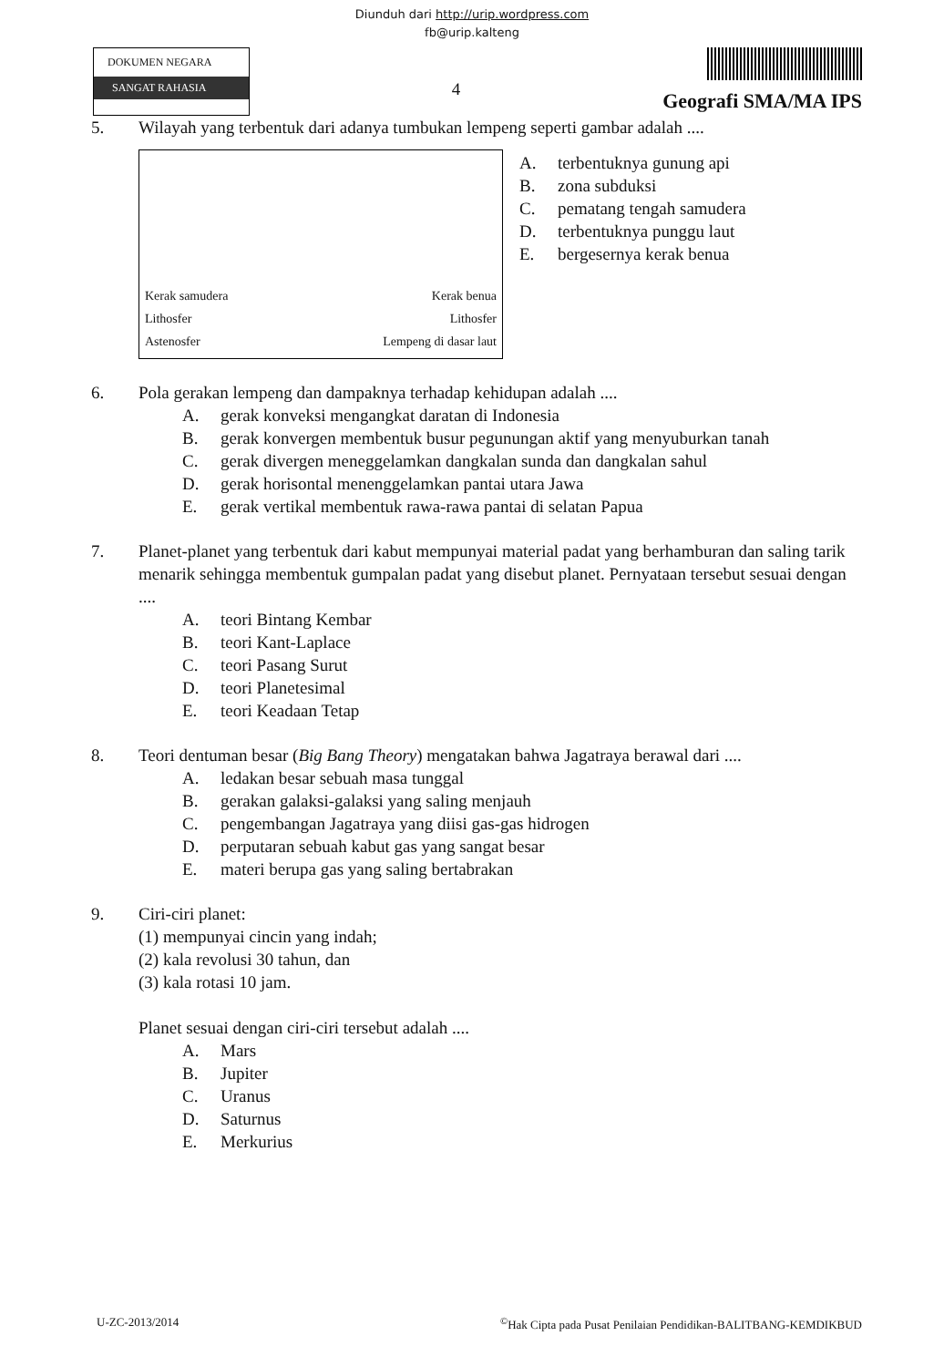Diunduh dari http://urip.wordpress.com
fb@urip.kalteng
DOKUMEN NEGARA
SANGAT RAHASIA
4
Geografi SMA/MA IPS
5. Wilayah yang terbentuk dari adanya tumbukan lempeng seperti gambar adalah ....
Kerak samudera Kerak benua
Lithosfer Lithosfer
Astenosfer Lempeng di dasar laut
A. terbentuknya gunung api
B. zona subduksi
C. pematang tengah samudera
D. terbentuknya punggu laut
E. bergesernya kerak benua
6. Pola gerakan lempeng dan dampaknya terhadap kehidupan adalah ....
A. gerak konveksi mengangkat daratan di Indonesia
B. gerak konvergen membentuk busur pegunungan aktif yang menyuburkan tanah
C. gerak divergen meneggelamkan dangkalan sunda dan dangkalan sahul
D. gerak horisontal menenggelamkan pantai utara Jawa
E. gerak vertikal membentuk rawa-rawa pantai di selatan Papua
7. Planet-planet yang terbentuk dari kabut mempunyai material padat yang berhamburan dan saling tarik menarik sehingga membentuk gumpalan padat yang disebut planet. Pernyataan tersebut sesuai dengan ....
A. teori Bintang Kembar
B. teori Kant-Laplace
C. teori Pasang Surut
D. teori Planetesimal
E. teori Keadaan Tetap
8. Teori dentuman besar (Big Bang Theory) mengatakan bahwa Jagatraya berawal dari ....
A. ledakan besar sebuah masa tunggal
B. gerakan galaksi-galaksi yang saling menjauh
C. pengembangan Jagatraya yang diisi gas-gas hidrogen
D. perputaran sebuah kabut gas yang sangat besar
E. materi berupa gas yang saling bertabrakan
9. Ciri-ciri planet:
(1) mempunyai cincin yang indah;
(2) kala revolusi 30 tahun, dan
(3) kala rotasi 10 jam.
Planet sesuai dengan ciri-ciri tersebut adalah ....
A. Mars
B. Jupiter
C. Uranus
D. Saturnus
E. Merkurius
U-ZC-2013/2014<sup>©</sup>Hak Cipta pada Pusat Penilaian Pendidikan-BALITBANG-KEMDIKBUD